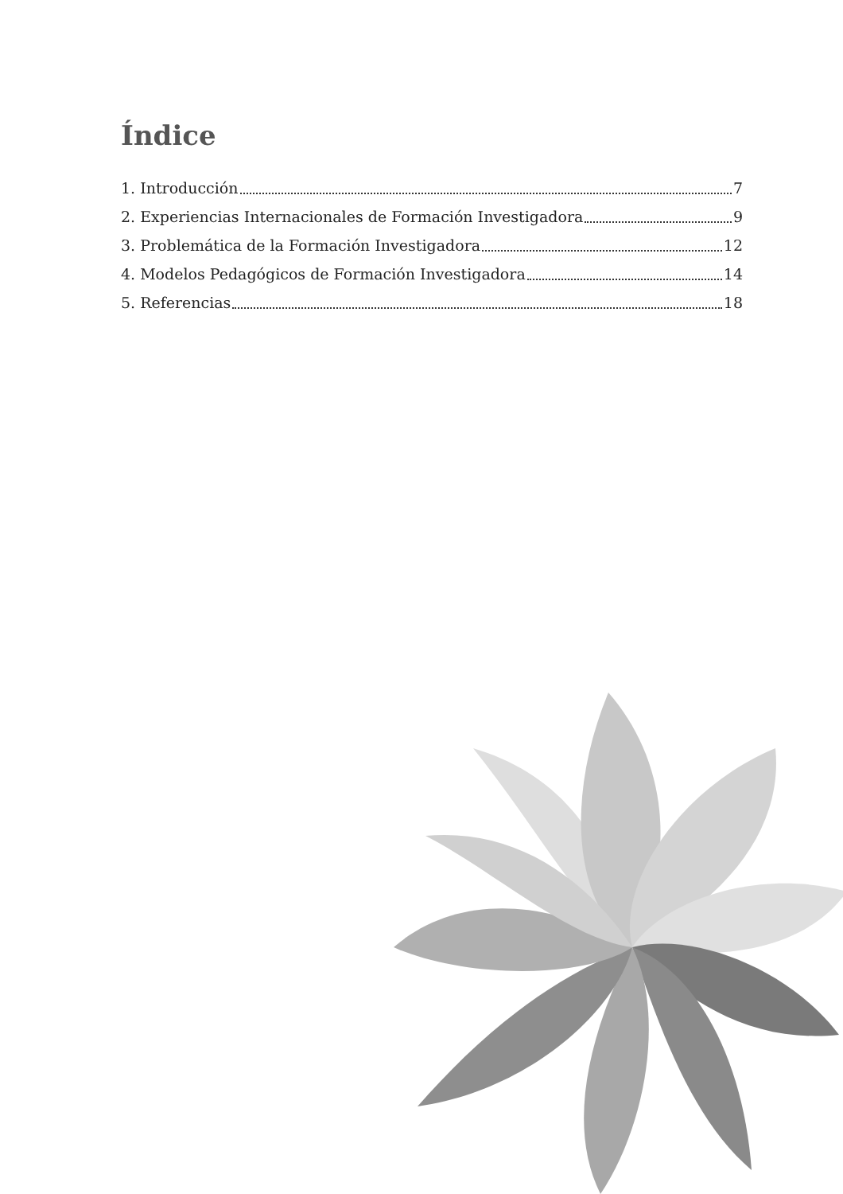Índice
1. Introducción 7
2. Experiencias Internacionales de Formación Investigadora 9
3. Problemática de la Formación Investigadora 12
4. Modelos Pedagógicos de Formación Investigadora 14
5. Referencias 18